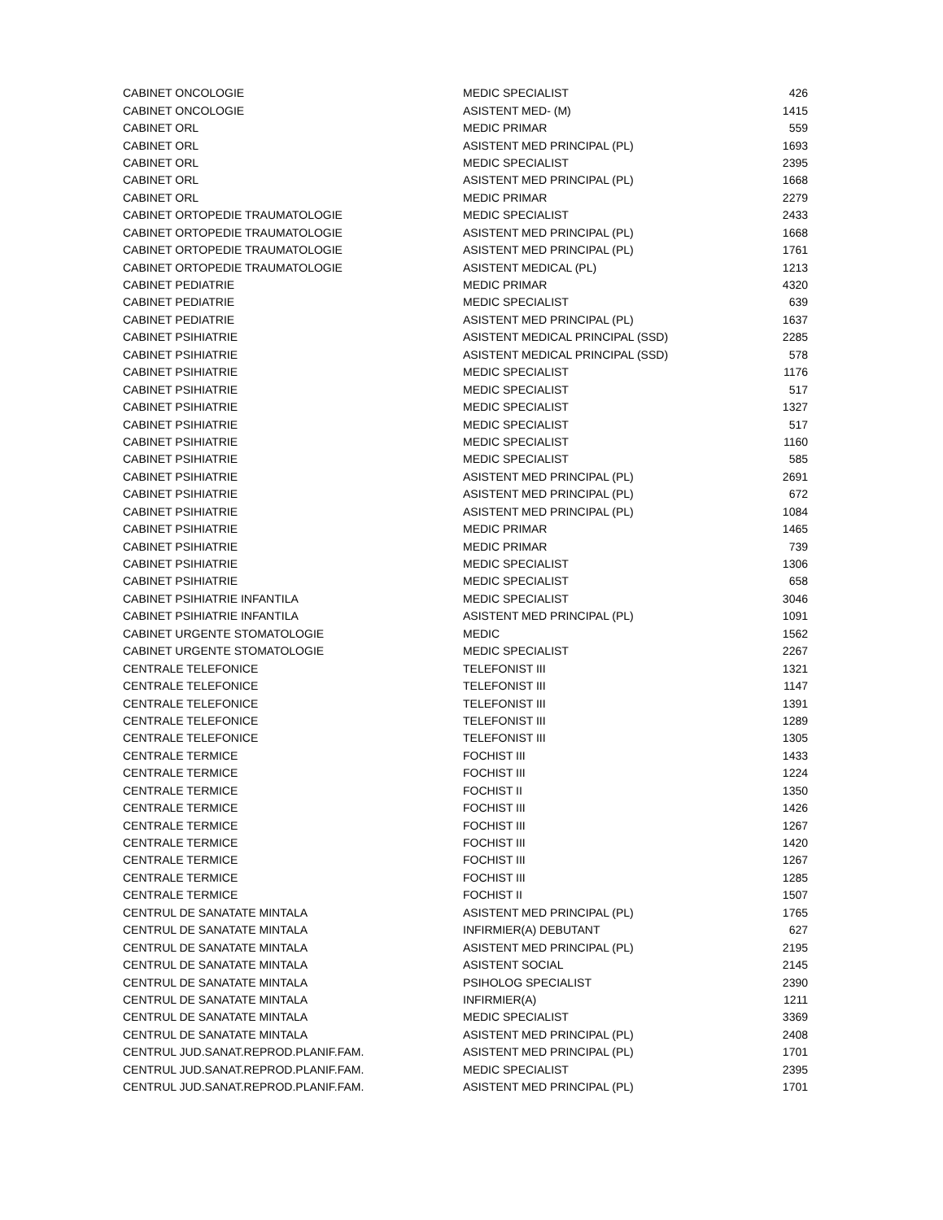| CABINET ONCOLOGIE | MEDIC SPECIALIST | 426 |
| CABINET ONCOLOGIE | ASISTENT MED- (M) | 1415 |
| CABINET ORL | MEDIC PRIMAR | 559 |
| CABINET ORL | ASISTENT MED PRINCIPAL (PL) | 1693 |
| CABINET ORL | MEDIC SPECIALIST | 2395 |
| CABINET ORL | ASISTENT MED PRINCIPAL (PL) | 1668 |
| CABINET ORL | MEDIC PRIMAR | 2279 |
| CABINET ORTOPEDIE TRAUMATOLOGIE | MEDIC SPECIALIST | 2433 |
| CABINET ORTOPEDIE TRAUMATOLOGIE | ASISTENT MED PRINCIPAL (PL) | 1668 |
| CABINET ORTOPEDIE TRAUMATOLOGIE | ASISTENT MED PRINCIPAL (PL) | 1761 |
| CABINET ORTOPEDIE TRAUMATOLOGIE | ASISTENT MEDICAL (PL) | 1213 |
| CABINET PEDIATRIE | MEDIC PRIMAR | 4320 |
| CABINET PEDIATRIE | MEDIC SPECIALIST | 639 |
| CABINET PEDIATRIE | ASISTENT MED PRINCIPAL (PL) | 1637 |
| CABINET PSIHIATRIE | ASISTENT MEDICAL PRINCIPAL (SSD) | 2285 |
| CABINET PSIHIATRIE | ASISTENT MEDICAL PRINCIPAL (SSD) | 578 |
| CABINET PSIHIATRIE | MEDIC SPECIALIST | 1176 |
| CABINET PSIHIATRIE | MEDIC SPECIALIST | 517 |
| CABINET PSIHIATRIE | MEDIC SPECIALIST | 1327 |
| CABINET PSIHIATRIE | MEDIC SPECIALIST | 517 |
| CABINET PSIHIATRIE | MEDIC SPECIALIST | 1160 |
| CABINET PSIHIATRIE | MEDIC SPECIALIST | 585 |
| CABINET PSIHIATRIE | ASISTENT MED PRINCIPAL (PL) | 2691 |
| CABINET PSIHIATRIE | ASISTENT MED PRINCIPAL (PL) | 672 |
| CABINET PSIHIATRIE | ASISTENT MED PRINCIPAL (PL) | 1084 |
| CABINET PSIHIATRIE | MEDIC PRIMAR | 1465 |
| CABINET PSIHIATRIE | MEDIC PRIMAR | 739 |
| CABINET PSIHIATRIE | MEDIC SPECIALIST | 1306 |
| CABINET PSIHIATRIE | MEDIC SPECIALIST | 658 |
| CABINET PSIHIATRIE INFANTILA | MEDIC SPECIALIST | 3046 |
| CABINET PSIHIATRIE INFANTILA | ASISTENT MED PRINCIPAL (PL) | 1091 |
| CABINET URGENTE STOMATOLOGIE | MEDIC | 1562 |
| CABINET URGENTE STOMATOLOGIE | MEDIC SPECIALIST | 2267 |
| CENTRALE TELEFONICE | TELEFONIST III | 1321 |
| CENTRALE TELEFONICE | TELEFONIST III | 1147 |
| CENTRALE TELEFONICE | TELEFONIST III | 1391 |
| CENTRALE TELEFONICE | TELEFONIST III | 1289 |
| CENTRALE TELEFONICE | TELEFONIST III | 1305 |
| CENTRALE TERMICE | FOCHIST III | 1433 |
| CENTRALE TERMICE | FOCHIST III | 1224 |
| CENTRALE TERMICE | FOCHIST II | 1350 |
| CENTRALE TERMICE | FOCHIST III | 1426 |
| CENTRALE TERMICE | FOCHIST III | 1267 |
| CENTRALE TERMICE | FOCHIST III | 1420 |
| CENTRALE TERMICE | FOCHIST III | 1267 |
| CENTRALE TERMICE | FOCHIST III | 1285 |
| CENTRALE TERMICE | FOCHIST II | 1507 |
| CENTRUL DE SANATATE MINTALA | ASISTENT MED PRINCIPAL (PL) | 1765 |
| CENTRUL DE SANATATE MINTALA | INFIRMIER(A) DEBUTANT | 627 |
| CENTRUL DE SANATATE MINTALA | ASISTENT MED PRINCIPAL (PL) | 2195 |
| CENTRUL DE SANATATE MINTALA | ASISTENT SOCIAL | 2145 |
| CENTRUL DE SANATATE MINTALA | PSIHOLOG SPECIALIST | 2390 |
| CENTRUL DE SANATATE MINTALA | INFIRMIER(A) | 1211 |
| CENTRUL DE SANATATE MINTALA | MEDIC SPECIALIST | 3369 |
| CENTRUL DE SANATATE MINTALA | ASISTENT MED PRINCIPAL (PL) | 2408 |
| CENTRUL JUD.SANAT.REPROD.PLANIF.FAM. | ASISTENT MED PRINCIPAL (PL) | 1701 |
| CENTRUL JUD.SANAT.REPROD.PLANIF.FAM. | MEDIC SPECIALIST | 2395 |
| CENTRUL JUD.SANAT.REPROD.PLANIF.FAM. | ASISTENT MED PRINCIPAL (PL) | 1701 |